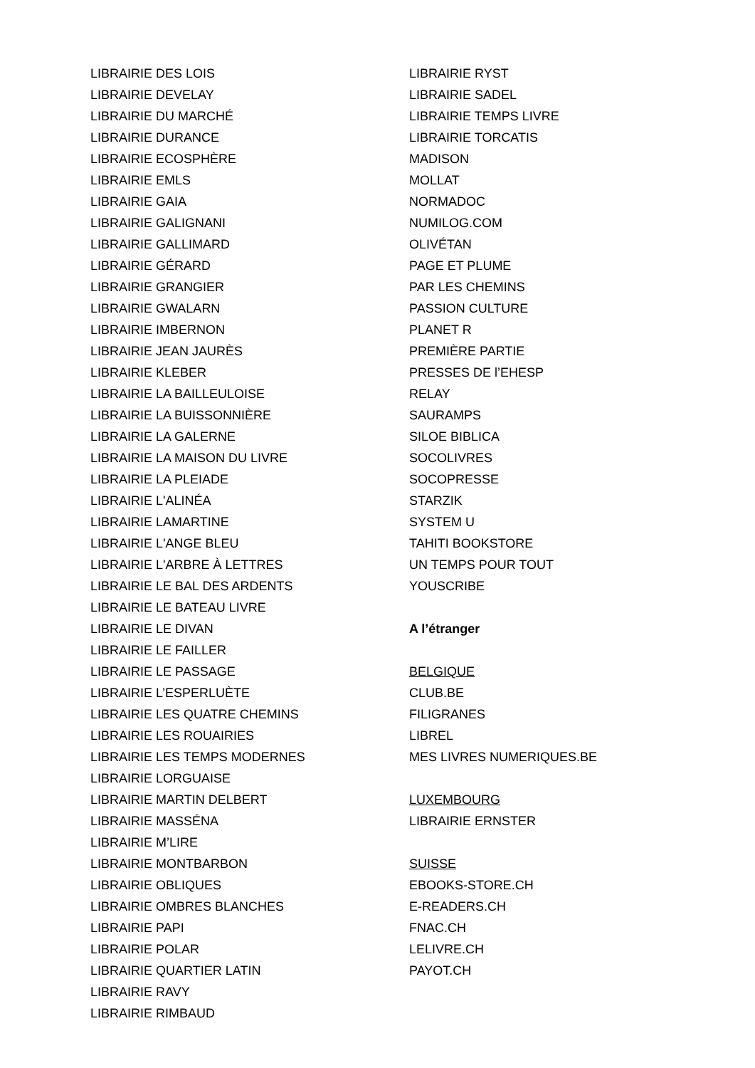LIBRAIRIE DES LOIS
LIBRAIRIE DEVELAY
LIBRAIRIE DU MARCHÉ
LIBRAIRIE DURANCE
LIBRAIRIE ECOSPHÈRE
LIBRAIRIE EMLS
LIBRAIRIE GAIA
LIBRAIRIE GALIGNANI
LIBRAIRIE GALLIMARD
LIBRAIRIE GÉRARD
LIBRAIRIE GRANGIER
LIBRAIRIE GWALARN
LIBRAIRIE IMBERNON
LIBRAIRIE JEAN JAURÈS
LIBRAIRIE KLEBER
LIBRAIRIE LA BAILLEULOISE
LIBRAIRIE LA BUISSONNIÈRE
LIBRAIRIE LA GALERNE
LIBRAIRIE LA MAISON DU LIVRE
LIBRAIRIE LA PLEIADE
LIBRAIRIE L'ALINÉA
LIBRAIRIE LAMARTINE
LIBRAIRIE L'ANGE BLEU
LIBRAIRIE L'ARBRE À LETTRES
LIBRAIRIE LE BAL DES ARDENTS
LIBRAIRIE LE BATEAU LIVRE
LIBRAIRIE LE DIVAN
LIBRAIRIE LE FAILLER
LIBRAIRIE LE PASSAGE
LIBRAIRIE L’ESPERLUÈTE
LIBRAIRIE LES QUATRE CHEMINS
LIBRAIRIE LES ROUAIRIES
LIBRAIRIE LES TEMPS MODERNES
LIBRAIRIE LORGUAISE
LIBRAIRIE MARTIN DELBERT
LIBRAIRIE MASSÉNA
LIBRAIRIE M’LIRE
LIBRAIRIE MONTBARBON
LIBRAIRIE OBLIQUES
LIBRAIRIE OMBRES BLANCHES
LIBRAIRIE PAPI
LIBRAIRIE POLAR
LIBRAIRIE QUARTIER LATIN
LIBRAIRIE RAVY
LIBRAIRIE RIMBAUD
LIBRAIRIE RYST
LIBRAIRIE SADEL
LIBRAIRIE TEMPS LIVRE
LIBRAIRIE TORCATIS
MADISON
MOLLAT
NORMADOC
NUMILOG.COM
OLIVÉTAN
PAGE ET PLUME
PAR LES CHEMINS
PASSION CULTURE
PLANET R
PREMIÈRE PARTIE
PRESSES DE l’EHESP
RELAY
SAURAMPS
SILOE BIBLICA
SOCOLIVRES
SOCOPRESSE
STARZIK
SYSTEM U
TAHITI BOOKSTORE
UN TEMPS POUR TOUT
YOUSCRIBE
A l’étranger
BELGIQUE
CLUB.BE
FILIGRANES
LIBREL
MES LIVRES NUMERIQUES.BE
LUXEMBOURG
LIBRAIRIE ERNSTER
SUISSE
EBOOKS-STORE.CH
E-READERS.CH
FNAC.CH
LELIVRE.CH
PAYOT.CH